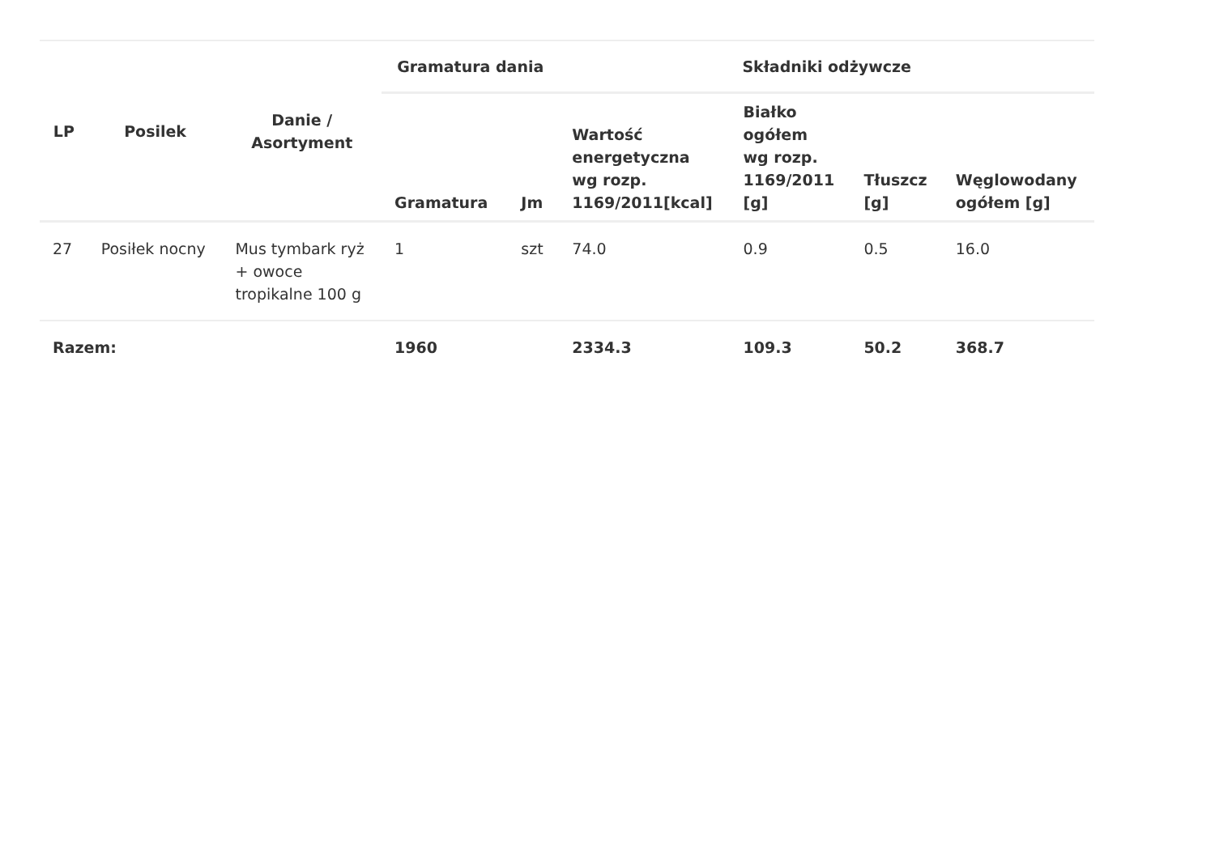| LP | Posilek | Danie / Asortyment | Gramatura dania | | Składniki odżywcze | | | |
| --- | --- | --- | --- | --- | --- | --- | --- | --- |
| | | | Gramatura | Jm | Wartość energetyczna wg rozp. 1169/2011[kcal] | Białko ogółem wg rozp. 1169/2011 [g] | Tłuszcz [g] | Węglowodany ogółem [g] |
| 27 | Posiłek nocny | Mus tymbark ryż + owoce tropikalne 100 g | 1 | szt | 74.0 | 0.9 | 0.5 | 16.0 |
| Razem: | | | 1960 | | 2334.3 | 109.3 | 50.2 | 368.7 |